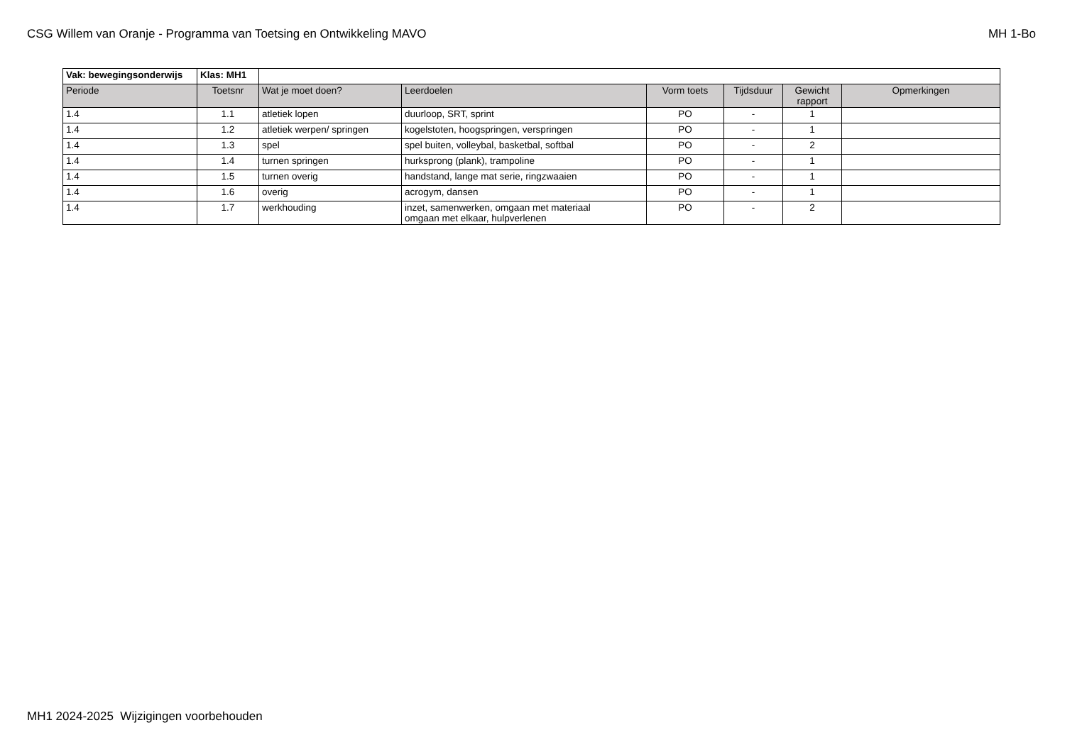CSG Willem van Oranje - Programma van Toetsing en Ontwikkeling MAVO MH 1-Bo
| Vak: bewegingsonderwijs | Klas: MH1 | | | | | | |
| Periode | Toetsnr | Wat je moet doen? | Leerdoelen | Vorm toets | Tijdsduur | Gewicht rapport | Opmerkingen |
| 1.4 | 1.1 | atletiek lopen | duurloop, SRT, sprint | PO | - | 1 | |
| 1.4 | 1.2 | atletiek werpen/ springen | kogelstoten, hoogspringen, verspringen | PO | - | 1 | |
| 1.4 | 1.3 | spel | spel buiten, volleybal, basketbal, softbal | PO | - | 2 | |
| 1.4 | 1.4 | turnen springen | hurksprong (plank), trampoline | PO | - | 1 | |
| 1.4 | 1.5 | turnen overig | handstand, lange mat serie, ringzwaaien | PO | - | 1 | |
| 1.4 | 1.6 | overig | acrogym, dansen | PO | - | 1 | |
| 1.4 | 1.7 | werkhouding | inzet, samenwerken, omgaan met materiaal omgaan met elkaar, hulpverlenen | PO | - | 2 | |
MH1 2024-2025 Wijzigingen voorbehouden